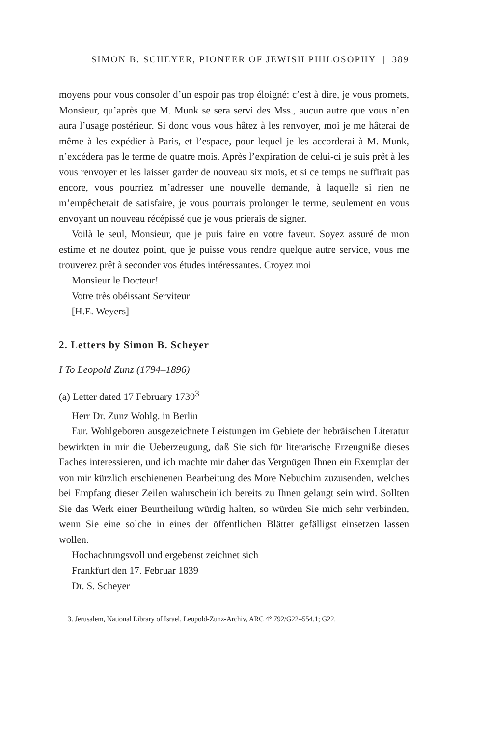SIMON B. SCHEYER, PIONEER OF JEWISH PHILOSOPHY | 389
moyens pour vous consoler d’un espoir pas trop éloigné: c’est à dire, je vous promets, Monsieur, qu’après que M. Munk se sera servi des Mss., aucun autre que vous n’en aura l’usage postérieur. Si donc vous vous hâtez à les renvoyer, moi je me hâterai de même à les expédier à Paris, et l’espace, pour lequel je les accorderai à M. Munk, n’excédera pas le terme de quatre mois. Après l’expiration de celui-ci je suis prêt à les vous renvoyer et les laisser garder de nouveau six mois, et si ce temps ne suffirait pas encore, vous pourriez m’adresser une nouvelle demande, à laquelle si rien ne m’empêcherait de satisfaire, je vous pourrais prolonger le terme, seulement en vous envoyant un nouveau récépissé que je vous prierais de signer.
Voilà le seul, Monsieur, que je puis faire en votre faveur. Soyez assuré de mon estime et ne doutez point, que je puisse vous rendre quelque autre service, vous me trouverez prêt à seconder vos études intéressantes. Croyez moi
Monsieur le Docteur!
Votre très obéissant Serviteur
[H.E. Weyers]
2. Letters by Simon B. Scheyer
I To Leopold Zunz (1794–1896)
(a) Letter dated 17 February 1739<sup>3</sup>
Herr Dr. Zunz Wohlg. in Berlin
Eur. Wohlgeboren ausgezeichnete Leistungen im Gebiete der hebräischen Literatur bewirkten in mir die Ueberzeugung, daß Sie sich für literarische Erzeugniße dieses Faches interessieren, und ich machte mir daher das Vergnügen Ihnen ein Exemplar der von mir kürzlich erschienenen Bearbeitung des More Nebuchim zuzusenden, welches bei Empfang dieser Zeilen wahrscheinlich bereits zu Ihnen gelangt sein wird. Sollten Sie das Werk einer Beurtheilung würdig halten, so würden Sie mich sehr verbinden, wenn Sie eine solche in eines der öffentlichen Blätter gefälligst einsetzen lassen wollen.
Hochachtungsvoll und ergebenst zeichnet sich
Frankfurt den 17. Februar 1839
Dr. S. Scheyer
3. Jerusalem, National Library of Israel, Leopold-Zunz-Archiv, ARC 4° 792/G22–554.1; G22.